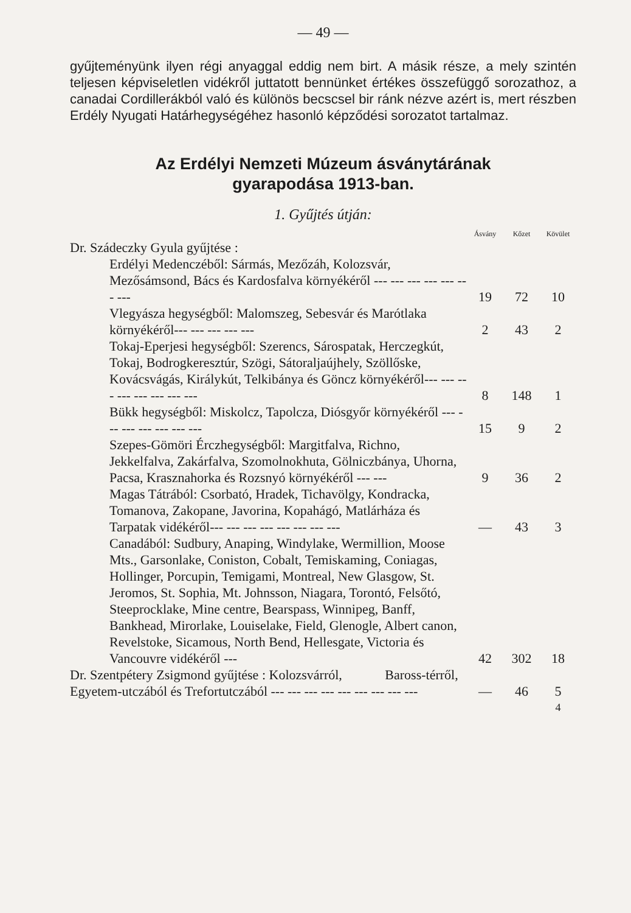— 49 —
gyűjteményünk ilyen régi anyaggal eddig nem birt. A másik része, a mely szintén teljesen képviseletlen vidékről juttatott bennünket értékes összefüggő sorozathoz, a canadai Cordillerákból való és különös becscsel bir ránk nézve azért is, mert részben Erdély Nyugati Határhegységéhez hasonló képződési sorozatot tartalmaz.
Az Erdélyi Nemzeti Múzeum ásványtárának
gyarapodása 1913-ban.
1. Gyűjtés útján:
| | Ásvány | Kőzet | Kövület |
| Dr. Szádeczky Gyula gyűjtése : | | | |
| Erdélyi Medenczéből: Sármás, Mezőzáh, Kolozsvár, Mezősámsond, Bács és Kardosfalva környékéről --- --- --- --- --- --- --- | 19 | 72 | 10 |
| Vlegyásza hegységből: Malomszeg, Sebesvár és Marótlaka környékéről--- --- --- --- --- | 2 | 43 | 2 |
| Tokaj-Eperjesi hegységből: Szerencs, Sárospatak, Herczegkút, Tokaj, Bodrogkeresztúr, Szögi, Sátoraljaújhely, Szöllőske, Kovácsvágás, Királykút, Telkibánya és Göncz környékéről--- --- --- --- --- --- --- --- | 8 | 148 | 1 |
| Bükk hegységből: Miskolcz, Tapolcza, Diósgyőr környékéről --- --- --- --- --- --- --- | 15 | 9 | 2 |
| Szepes-Gömöri Érczhegységből: Margitfalva, Richno, Jekkelfalva, Zakárfalva, Szomolnokhuta, Gölniczbánya, Uhorna, Pacsa, Krasznahorka és Rozsnyó környékéről --- --- | 9 | 36 | 2 |
| Magas Tátrából: Csorbató, Hradek, Tichavölgy, Kondracka, Tomanova, Zakopane, Javorina, Kopahágó, Matlárháza és Tarpatak vidékéről--- --- --- --- --- --- --- --- | — | 43 | 3 |
| Canadából: Sudbury, Anaping, Windylake, Wermillion, Moose Mts., Garsonlake, Coniston, Cobalt, Temiskaming, Coniagas, Hollinger, Porcupin, Temigami, Montreal, New Glasgow, St. Jeromos, St. Sophia, Mt. Johnsson, Niagara, Torontó, Felsőtó, Steeprocklake, Mine centre, Bearspass, Winnipeg, Banff, Bankhead, Mirorlake, Louiselake, Field, Glenogle, Albert canon, Revelstoke, Sicamous, North Bend, Hellesgate, Victoria és Vancouvre vidékéről --- | 42 | 302 | 18 |
| Dr. Szentpétery Zsigmond gyűjtése : Kolozsvárról, Baross-térről, Egyetem-utczából és Trefortutczából --- --- --- --- --- --- --- --- --- | — | 46 | 5 |
| | | | 4 |